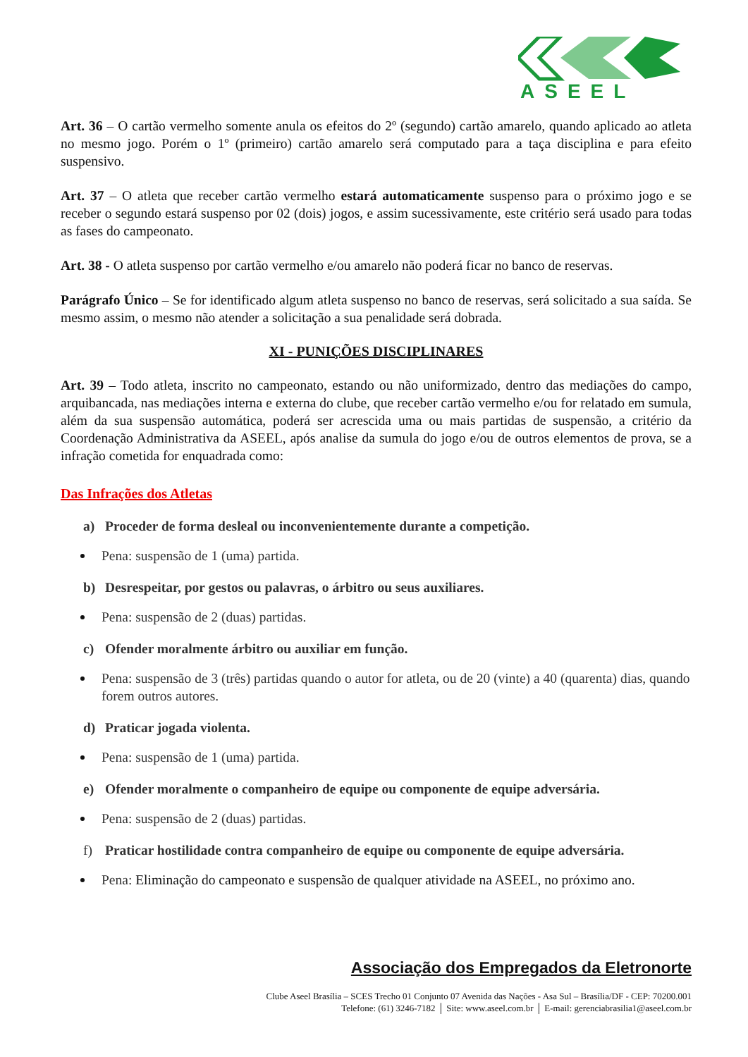ASEEL
Art. 36 – O cartão vermelho somente anula os efeitos do 2º (segundo) cartão amarelo, quando aplicado ao atleta no mesmo jogo. Porém o 1º (primeiro) cartão amarelo será computado para a taça disciplina e para efeito suspensivo.
Art. 37 – O atleta que receber cartão vermelho estará automaticamente suspenso para o próximo jogo e se receber o segundo estará suspenso por 02 (dois) jogos, e assim sucessivamente, este critério será usado para todas as fases do campeonato.
Art. 38 - O atleta suspenso por cartão vermelho e/ou amarelo não poderá ficar no banco de reservas.
Parágrafo Único – Se for identificado algum atleta suspenso no banco de reservas, será solicitado a sua saída. Se mesmo assim, o mesmo não atender a solicitação a sua penalidade será dobrada.
XI - PUNIÇÕES DISCIPLINARES
Art. 39 – Todo atleta, inscrito no campeonato, estando ou não uniformizado, dentro das mediações do campo, arquibancada, nas mediações interna e externa do clube, que receber cartão vermelho e/ou for relatado em sumula, além da sua suspensão automática, poderá ser acrescida uma ou mais partidas de suspensão, a critério da Coordenação Administrativa da ASEEL, após analise da sumula do jogo e/ou de outros elementos de prova, se a infração cometida for enquadrada como:
Das Infrações dos Atletas
a) Proceder de forma desleal ou inconvenientemente durante a competição.
Pena: suspensão de 1 (uma) partida.
b) Desrespeitar, por gestos ou palavras, o árbitro ou seus auxiliares.
Pena: suspensão de 2 (duas) partidas.
c) Ofender moralmente árbitro ou auxiliar em função.
Pena: suspensão de 3 (três) partidas quando o autor for atleta, ou de 20 (vinte) a 40 (quarenta) dias, quando forem outros autores.
d) Praticar jogada violenta.
Pena: suspensão de 1 (uma) partida.
e) Ofender moralmente o companheiro de equipe ou componente de equipe adversária.
Pena: suspensão de 2 (duas) partidas.
f) Praticar hostilidade contra companheiro de equipe ou componente de equipe adversária.
Pena: Eliminação do campeonato e suspensão de qualquer atividade na ASEEL, no próximo ano.
Associação dos Empregados da Eletronorte
Clube Aseel Brasília – SCES Trecho 01 Conjunto 07 Avenida das Nações - Asa Sul – Brasília/DF - CEP: 70200.001
Telefone: (61) 3246-7182 │ Site: www.aseel.com.br │ E-mail: gerenciabrasilia1@aseel.com.br